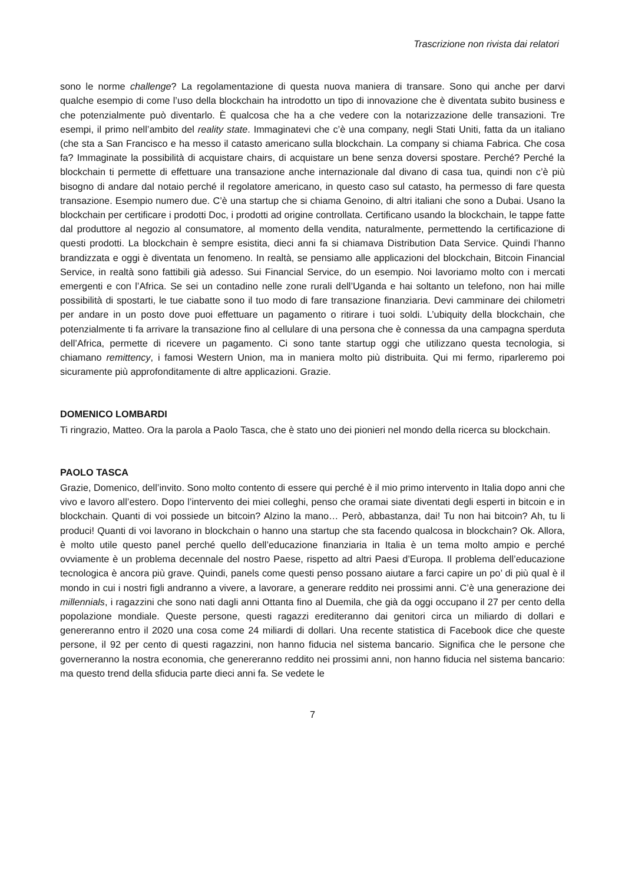Trascrizione non rivista dai relatori
sono le norme challenge? La regolamentazione di questa nuova maniera di transare. Sono qui anche per darvi qualche esempio di come l’uso della blockchain ha introdotto un tipo di innovazione che è diventata subito business e che potenzialmente può diventarlo. È qualcosa che ha a che vedere con la notarizzazione delle transazioni. Tre esempi, il primo nell’ambito del reality state. Immaginatevi che c’è una company, negli Stati Uniti, fatta da un italiano (che sta a San Francisco e ha messo il catasto americano sulla blockchain. La company si chiama Fabrica. Che cosa fa? Immaginate la possibilità di acquistare chairs, di acquistare un bene senza doversi spostare. Perché? Perché la blockchain ti permette di effettuare una transazione anche internazionale dal divano di casa tua, quindi non c’è più bisogno di andare dal notaio perché il regolatore americano, in questo caso sul catasto, ha permesso di fare questa transazione. Esempio numero due. C’è una startup che si chiama Genoino, di altri italiani che sono a Dubai. Usano la blockchain per certificare i prodotti Doc, i prodotti ad origine controllata. Certificano usando la blockchain, le tappe fatte dal produttore al negozio al consumatore, al momento della vendita, naturalmente, permettendo la certificazione di questi prodotti. La blockchain è sempre esistita, dieci anni fa si chiamava Distribution Data Service. Quindi l’hanno brandizzata e oggi è diventata un fenomeno. In realtà, se pensiamo alle applicazioni del blockchain, Bitcoin Financial Service, in realtà sono fattibili già adesso. Sui Financial Service, do un esempio. Noi lavoriamo molto con i mercati emergenti e con l’Africa. Se sei un contadino nelle zone rurali dell’Uganda e hai soltanto un telefono, non hai mille possibilità di spostarti, le tue ciabatte sono il tuo modo di fare transazione finanziaria. Devi camminare dei chilometri per andare in un posto dove puoi effettuare un pagamento o ritirare i tuoi soldi. L’ubiquity della blockchain, che potenzialmente ti fa arrivare la transazione fino al cellulare di una persona che è connessa da una campagna sperduta dell’Africa, permette di ricevere un pagamento. Ci sono tante startup oggi che utilizzano questa tecnologia, si chiamano remittency, i famosi Western Union, ma in maniera molto più distribuita. Qui mi fermo, riparleremo poi sicuramente più approfonditamente di altre applicazioni. Grazie.
DOMENICO LOMBARDI
Ti ringrazio, Matteo. Ora la parola a Paolo Tasca, che è stato uno dei pionieri nel mondo della ricerca su blockchain.
PAOLO TASCA
Grazie, Domenico, dell’invito. Sono molto contento di essere qui perché è il mio primo intervento in Italia dopo anni che vivo e lavoro all’estero. Dopo l’intervento dei miei colleghi, penso che oramai siate diventati degli esperti in bitcoin e in blockchain. Quanti di voi possiede un bitcoin? Alzino la mano… Però, abbastanza, dai! Tu non hai bitcoin? Ah, tu li produci! Quanti di voi lavorano in blockchain o hanno una startup che sta facendo qualcosa in blockchain? Ok. Allora, è molto utile questo panel perché quello dell’educazione finanziaria in Italia è un tema molto ampio e perché ovviamente è un problema decennale del nostro Paese, rispetto ad altri Paesi d’Europa. Il problema dell’educazione tecnologica è ancora più grave. Quindi, panels come questi penso possano aiutare a farci capire un po’ di più qual è il mondo in cui i nostri figli andranno a vivere, a lavorare, a generare reddito nei prossimi anni. C’è una generazione dei millennials, i ragazzini che sono nati dagli anni Ottanta fino al Duemila, che già da oggi occupano il 27 per cento della popolazione mondiale. Queste persone, questi ragazzi erediteranno dai genitori circa un miliardo di dollari e genereranno entro il 2020 una cosa come 24 miliardi di dollari. Una recente statistica di Facebook dice che queste persone, il 92 per cento di questi ragazzini, non hanno fiducia nel sistema bancario. Significa che le persone che governeranno la nostra economia, che genereranno reddito nei prossimi anni, non hanno fiducia nel sistema bancario: ma questo trend della sfiducia parte dieci anni fa. Se vedete le
7